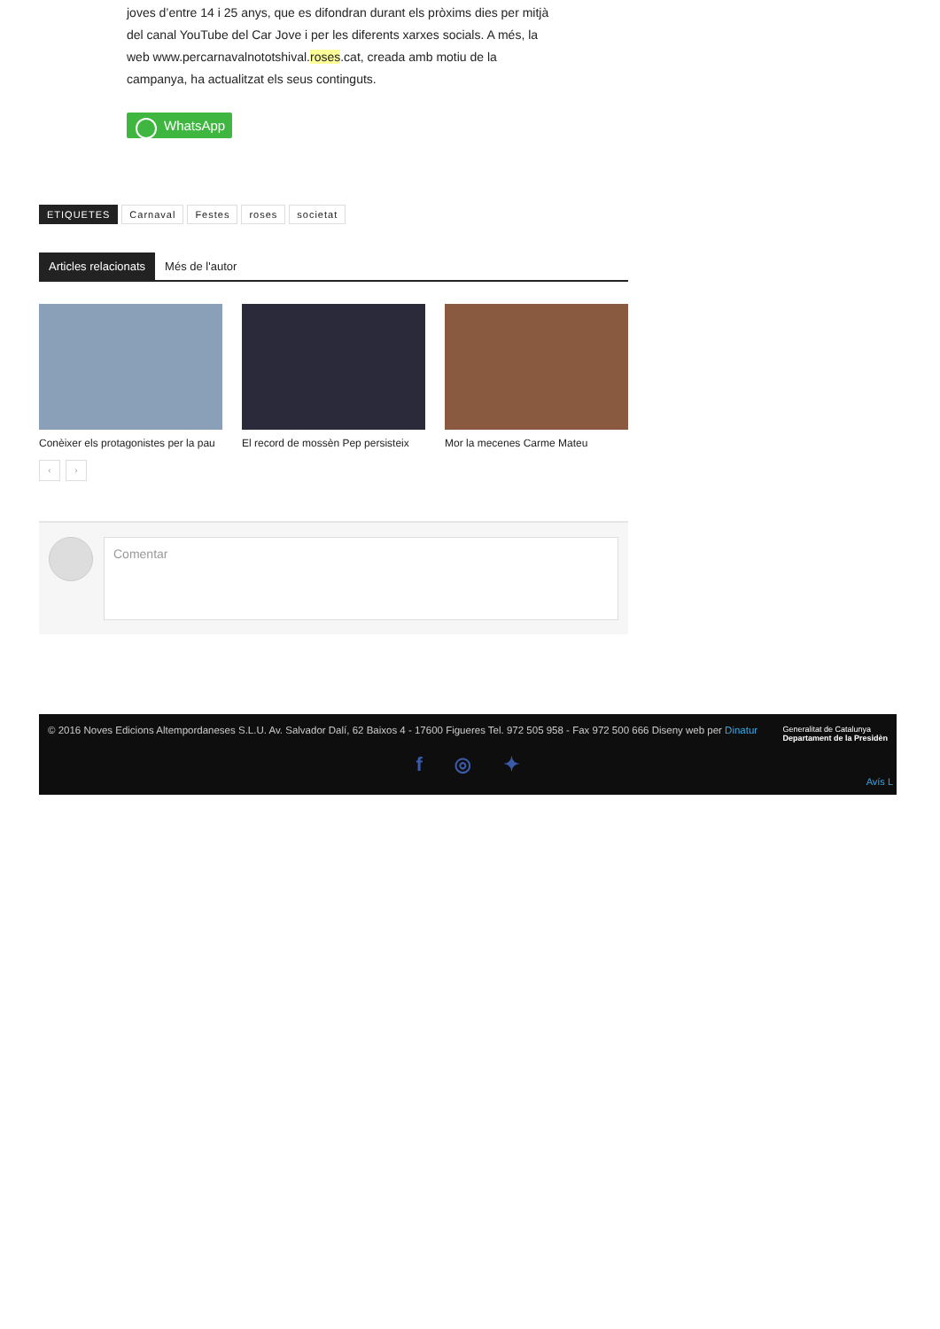joves d’entre 14 i 25 anys, que es difondran durant els pròxims dies per mitjà del canal YouTube del Car Jove i per les diferents xarxes socials. A més, la web www.percarnavalnototshival.roses.cat, creada amb motiu de la campanya, ha actualitzat els seus continguts.
WhatsApp
ETIQUETES Carnaval Festes roses societat
Articles relacionats Més de l'autor
Conèixer els protagonistes per la pau
El record de mossèn Pep persisteix
Mor la mecenes Carme Mateu
‹ ›
Comentar
© 2016 Noves Edicions Altempordaneses S.L.U. Av. Salvador Dalí, 62 Baixos 4 - 17600 Figueres Tel. 972 505 958 - Fax 972 500 666 Diseny web per Dinatur Generalitat de Catalunya
Departament de la Presidèn
f ◎ ✦
Avís L